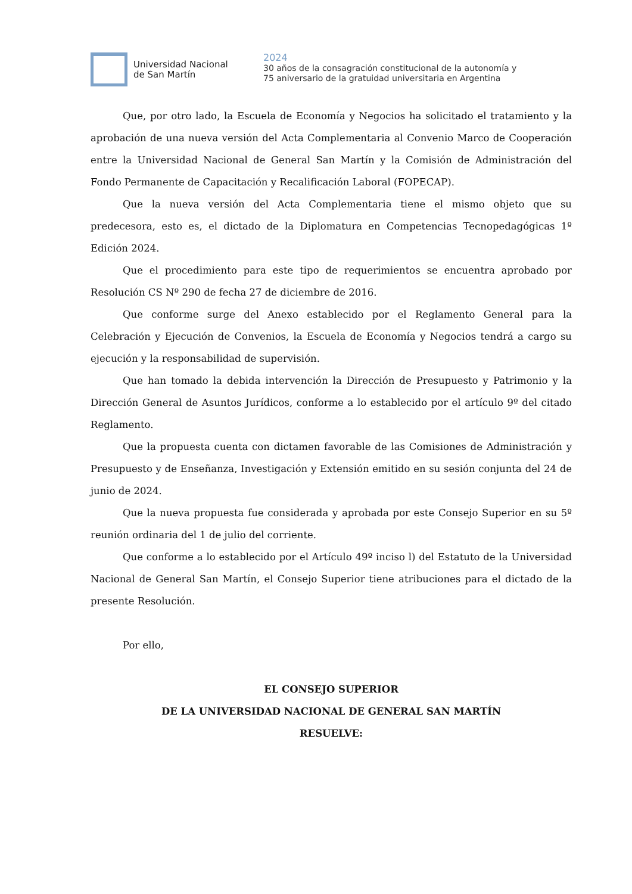Universidad Nacional
de San Martín
2024
30 años de la consagración constitucional de la autonomía y
75 aniversario de la gratuidad universitaria en Argentina
Que, por otro lado, la Escuela de Economía y Negocios ha solicitado el tratamiento y la aprobación de una nueva versión del Acta Complementaria al Convenio Marco de Cooperación entre la Universidad Nacional de General San Martín y la Comisión de Administración del Fondo Permanente de Capacitación y Recalificación Laboral (FOPECAP).
Que la nueva versión del Acta Complementaria tiene el mismo objeto que su predecesora, esto es, el dictado de la Diplomatura en Competencias Tecnopedagógicas 1º Edición 2024.
Que el procedimiento para este tipo de requerimientos se encuentra aprobado por Resolución CS Nº 290 de fecha 27 de diciembre de 2016.
Que conforme surge del Anexo establecido por el Reglamento General para la Celebración y Ejecución de Convenios, la Escuela de Economía y Negocios tendrá a cargo su ejecución y la responsabilidad de supervisión.
Que han tomado la debida intervención la Dirección de Presupuesto y Patrimonio y la Dirección General de Asuntos Jurídicos, conforme a lo establecido por el artículo 9º del citado Reglamento.
Que la propuesta cuenta con dictamen favorable de las Comisiones de Administración y Presupuesto y de Enseñanza, Investigación y Extensión emitido en su sesión conjunta del 24 de junio de 2024.
Que la nueva propuesta fue considerada y aprobada por este Consejo Superior en su 5º reunión ordinaria del 1 de julio del corriente.
Que conforme a lo establecido por el Artículo 49º inciso l) del Estatuto de la Universidad Nacional de General San Martín, el Consejo Superior tiene atribuciones para el dictado de la presente Resolución.
Por ello,
EL CONSEJO SUPERIOR
DE LA UNIVERSIDAD NACIONAL DE GENERAL SAN MARTÍN
RESUELVE: